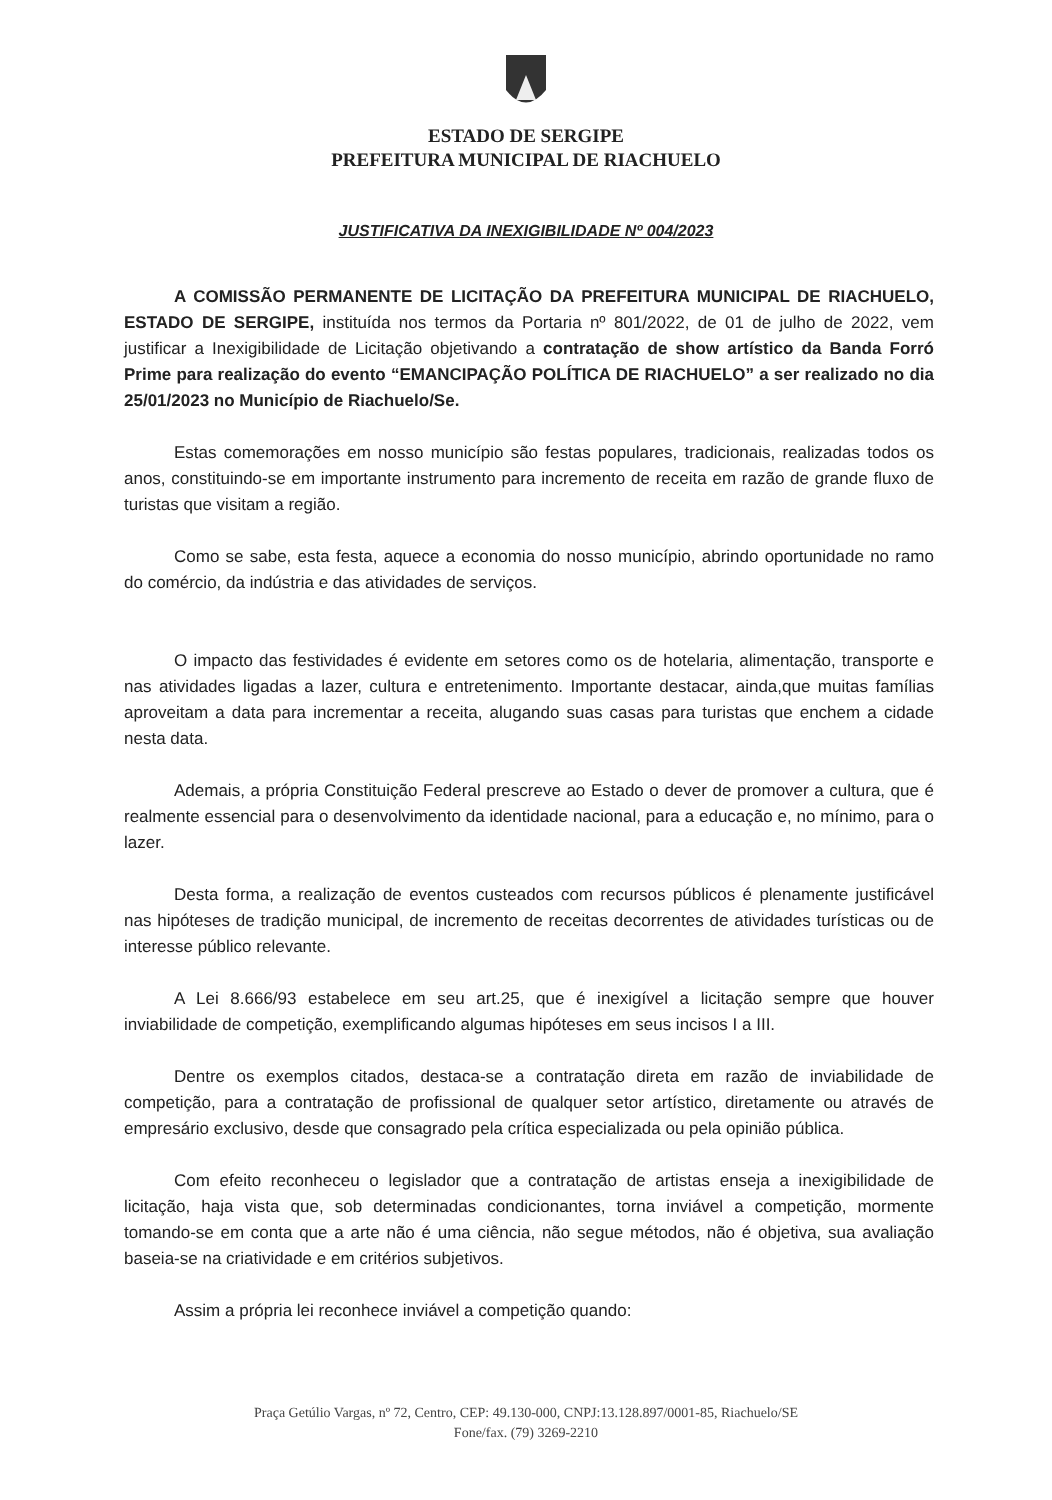ESTADO DE SERGIPE
PREFEITURA MUNICIPAL DE RIACHUELO
JUSTIFICATIVA DA INEXIGIBILIDADE Nº 004/2023
A COMISSÃO PERMANENTE DE LICITAÇÃO DA PREFEITURA MUNICIPAL DE RIACHUELO, ESTADO DE SERGIPE, instituída nos termos da Portaria nº 801/2022, de 01 de julho de 2022, vem justificar a Inexigibilidade de Licitação objetivando a contratação de show artístico da Banda Forró Prime para realização do evento “EMANCIPAÇÃO POLÍTICA DE RIACHUELO” a ser realizado no dia 25/01/2023 no Município de Riachuelo/Se.
Estas comemorações em nosso município são festas populares, tradicionais, realizadas todos os anos, constituindo-se em importante instrumento para incremento de receita em razão de grande fluxo de turistas que visitam a região.
Como se sabe, esta festa, aquece a economia do nosso município, abrindo oportunidade no ramo do comércio, da indústria e das atividades de serviços.
O impacto das festividades é evidente em setores como os de hotelaria, alimentação, transporte e nas atividades ligadas a lazer, cultura e entretenimento. Importante destacar, ainda,que muitas famílias aproveitam a data para incrementar a receita, alugando suas casas para turistas que enchem a cidade nesta data.
Ademais, a própria Constituição Federal prescreve ao Estado o dever de promover a cultura, que é realmente essencial para o desenvolvimento da identidade nacional, para a educação e, no mínimo, para o lazer.
Desta forma, a realização de eventos custeados com recursos públicos é plenamente justificável nas hipóteses de tradição municipal, de incremento de receitas decorrentes de atividades turísticas ou de interesse público relevante.
A Lei 8.666/93 estabelece em seu art.25, que é inexigível a licitação sempre que houver inviabilidade de competição, exemplificando algumas hipóteses em seus incisos I a III.
Dentre os exemplos citados, destaca-se a contratação direta em razão de inviabilidade de competição, para a contratação de profissional de qualquer setor artístico, diretamente ou através de empresário exclusivo, desde que consagrado pela crítica especializada ou pela opinião pública.
Com efeito reconheceu o legislador que a contratação de artistas enseja a inexigibilidade de licitação, haja vista que, sob determinadas condicionantes, torna inviável a competição, mormente tomando-se em conta que a arte não é uma ciência, não segue métodos, não é objetiva, sua avaliação baseia-se na criatividade e em critérios subjetivos.
Assim a própria lei reconhece inviável a competição quando:
Praça Getúlio Vargas, nº 72, Centro, CEP: 49.130-000, CNPJ:13.128.897/0001-85, Riachuelo/SE
Fone/fax. (79) 3269-2210